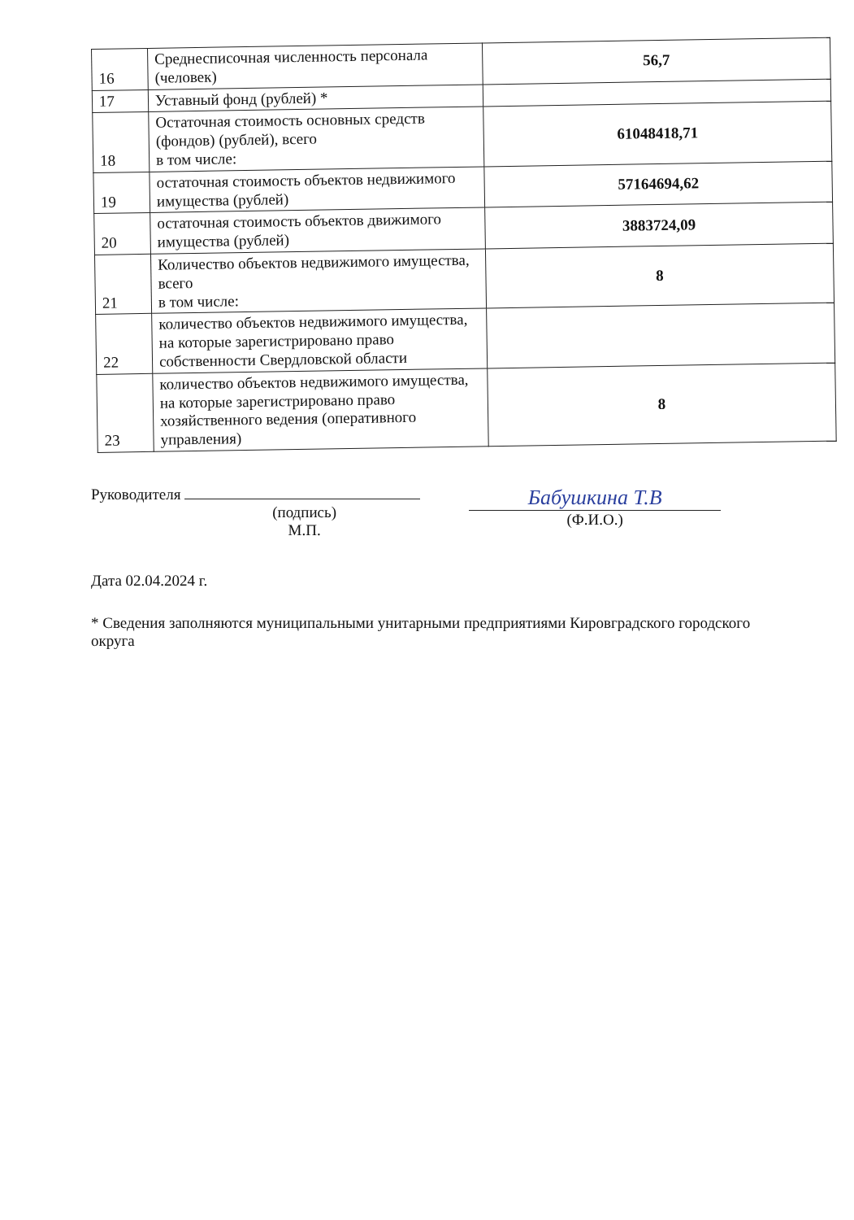| 16 | Среднесписочная численность персонала (человек) | 56,7 |
| 17 | Уставный фонд (рублей) * | |
| 18 | Остаточная стоимость основных средств (фондов) (рублей), всего в том числе: | 61048418,71 |
| 19 | остаточная стоимость объектов недвижимого имущества (рублей) | 57164694,62 |
| 20 | остаточная стоимость объектов движимого имущества (рублей) | 3883724,09 |
| 21 | Количество объектов недвижимого имущества, всего в том числе: | 8 |
| 22 | количество объектов недвижимого имущества, на которые зарегистрировано право собственности Свердловской области | |
| 23 | количество объектов недвижимого имущества, на которые зарегистрировано право хозяйственного ведения (оперативного управления) | 8 |
Руководителя
(подпись)
М.П.
Бабушкина Т.В
(Ф.И.О.)
Дата 02.04.2024 г.
* Сведения заполняются муниципальными унитарными предприятиями Кировградского городского округа